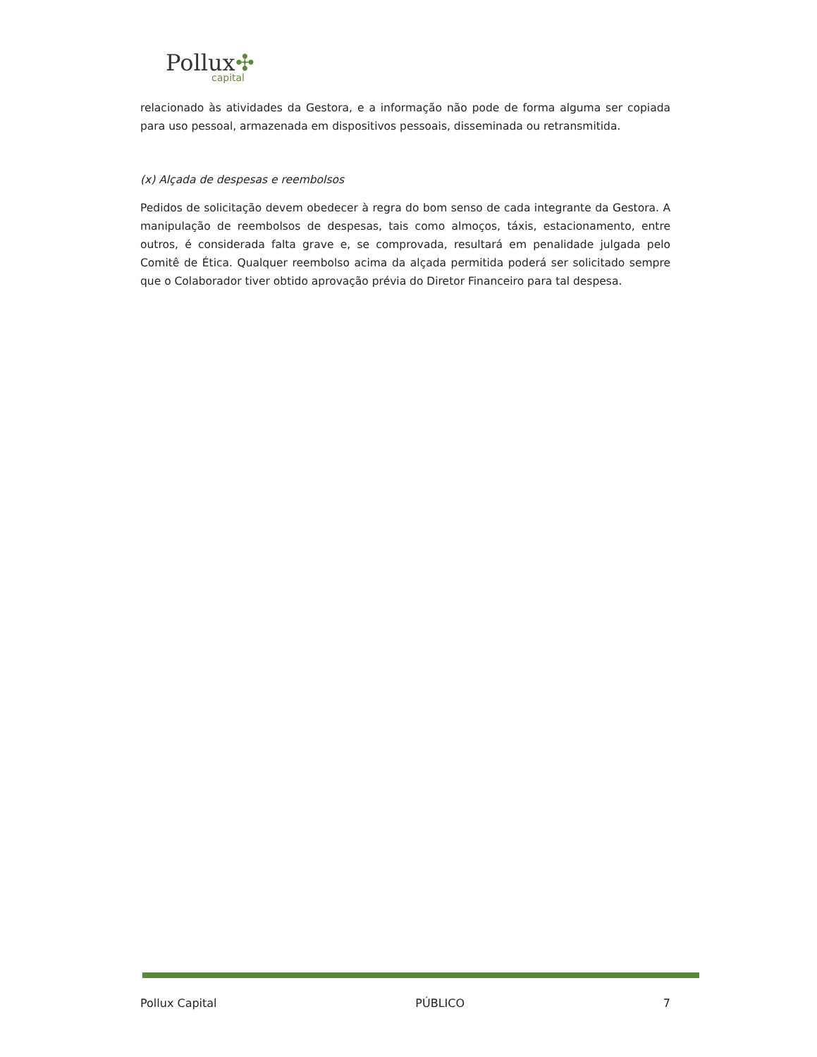Pollux✣
capital
relacionado às atividades da Gestora, e a informação não pode de forma alguma ser copiada para uso pessoal, armazenada em dispositivos pessoais, disseminada ou retransmitida.
(x) Alçada de despesas e reembolsos
Pedidos de solicitação devem obedecer à regra do bom senso de cada integrante da Gestora. A manipulação de reembolsos de despesas, tais como almoços, táxis, estacionamento, entre outros, é considerada falta grave e, se comprovada, resultará em penalidade julgada pelo Comitê de Ética. Qualquer reembolso acima da alçada permitida poderá ser solicitado sempre que o Colaborador tiver obtido aprovação prévia do Diretor Financeiro para tal despesa.
Pollux Capital PÚBLICO 7